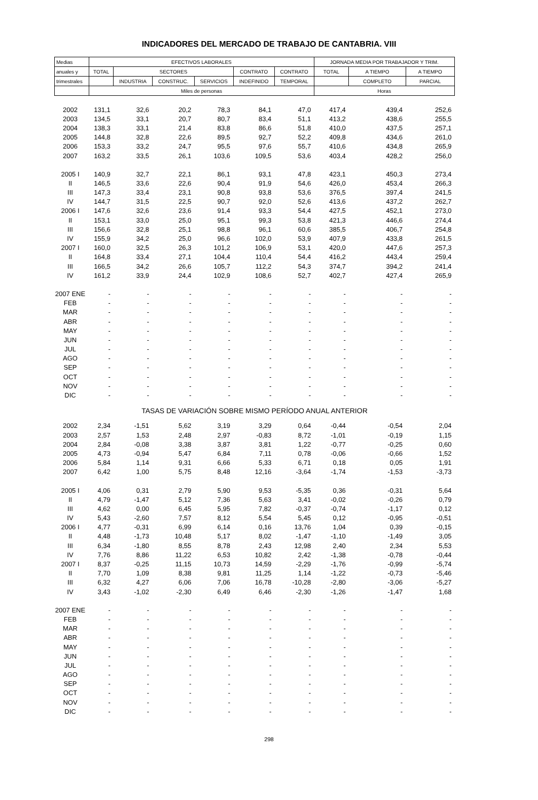INDICADORES DEL MERCADO DE TRABAJO DE CANTABRIA. VIII
| Medias | EFECTIVOS LABORALES | | | | | | JORNADA MEDIA POR TRABAJADOR Y TRIM. | | |
| --- | --- | --- | --- | --- | --- | --- | --- | --- | --- |
| anuales y | TOTAL | SECTORES | | | CONTRATO | CONTRATO | TOTAL | A TIEMPO | A TIEMPO |
| trimestrales | | INDUSTRIA | CONSTRUC. | SERVICIOS | INDEFINIDO | TEMPORAL | | COMPLETO | PARCIAL |
| | Miles de personas | | | | | | Horas | | |
| 2002 | 131,1 | 32,6 | 20,2 | 78,3 | 84,1 | 47,0 | 417,4 | 439,4 | 252,6 |
| 2003 | 134,5 | 33,1 | 20,7 | 80,7 | 83,4 | 51,1 | 413,2 | 438,6 | 255,5 |
| 2004 | 138,3 | 33,1 | 21,4 | 83,8 | 86,6 | 51,8 | 410,0 | 437,5 | 257,1 |
| 2005 | 144,8 | 32,8 | 22,6 | 89,5 | 92,7 | 52,2 | 409,8 | 434,6 | 261,0 |
| 2006 | 153,3 | 33,2 | 24,7 | 95,5 | 97,6 | 55,7 | 410,6 | 434,8 | 265,9 |
| 2007 | 163,2 | 33,5 | 26,1 | 103,6 | 109,5 | 53,6 | 403,4 | 428,2 | 256,0 |
| 2005 I | 140,9 | 32,7 | 22,1 | 86,1 | 93,1 | 47,8 | 423,1 | 450,3 | 273,4 |
| II | 146,5 | 33,6 | 22,6 | 90,4 | 91,9 | 54,6 | 426,0 | 453,4 | 266,3 |
| III | 147,3 | 33,4 | 23,1 | 90,8 | 93,8 | 53,6 | 376,5 | 397,4 | 241,5 |
| IV | 144,7 | 31,5 | 22,5 | 90,7 | 92,0 | 52,6 | 413,6 | 437,2 | 262,7 |
| 2006 I | 147,6 | 32,6 | 23,6 | 91,4 | 93,3 | 54,4 | 427,5 | 452,1 | 273,0 |
| II | 153,1 | 33,0 | 25,0 | 95,1 | 99,3 | 53,8 | 421,3 | 446,6 | 274,4 |
| III | 156,6 | 32,8 | 25,1 | 98,8 | 96,1 | 60,6 | 385,5 | 406,7 | 254,8 |
| IV | 155,9 | 34,2 | 25,0 | 96,6 | 102,0 | 53,9 | 407,9 | 433,8 | 261,5 |
| 2007 I | 160,0 | 32,5 | 26,3 | 101,2 | 106,9 | 53,1 | 420,0 | 447,6 | 257,3 |
| II | 164,8 | 33,4 | 27,1 | 104,4 | 110,4 | 54,4 | 416,2 | 443,4 | 259,4 |
| III | 166,5 | 34,2 | 26,6 | 105,7 | 112,2 | 54,3 | 374,7 | 394,2 | 241,4 |
| IV | 161,2 | 33,9 | 24,4 | 102,9 | 108,6 | 52,7 | 402,7 | 427,4 | 265,9 |
| 2007 ENE | - | - | - | - | - | - | - | - | - |
| FEB | - | - | - | - | - | - | - | - | - |
| MAR | - | - | - | - | - | - | - | - | - |
| ABR | - | - | - | - | - | - | - | - | - |
| MAY | - | - | - | - | - | - | - | - | - |
| JUN | - | - | - | - | - | - | - | - | - |
| JUL | - | - | - | - | - | - | - | - | - |
| AGO | - | - | - | - | - | - | - | - | - |
| SEP | - | - | - | - | - | - | - | - | - |
| OCT | - | - | - | - | - | - | - | - | - |
| NOV | - | - | - | - | - | - | - | - | - |
| DIC | - | - | - | - | - | - | - | - | - |
| TASAS DE VARIACIÓN SOBRE MISMO PERÍODO ANUAL ANTERIOR | | | | | | | | | |
| 2002 | 2,34 | -1,51 | 5,62 | 3,19 | 3,29 | 0,64 | -0,44 | -0,54 | 2,04 |
| 2003 | 2,57 | 1,53 | 2,48 | 2,97 | -0,83 | 8,72 | -1,01 | -0,19 | 1,15 |
| 2004 | 2,84 | -0,08 | 3,38 | 3,87 | 3,81 | 1,22 | -0,77 | -0,25 | 0,60 |
| 2005 | 4,73 | -0,94 | 5,47 | 6,84 | 7,11 | 0,78 | -0,06 | -0,66 | 1,52 |
| 2006 | 5,84 | 1,14 | 9,31 | 6,66 | 5,33 | 6,71 | 0,18 | 0,05 | 1,91 |
| 2007 | 6,42 | 1,00 | 5,75 | 8,48 | 12,16 | -3,64 | -1,74 | -1,53 | -3,73 |
| 2005 I | 4,06 | 0,31 | 2,79 | 5,90 | 9,53 | -5,35 | 0,36 | -0,31 | 5,64 |
| II | 4,79 | -1,47 | 5,12 | 7,36 | 5,63 | 3,41 | -0,02 | -0,26 | 0,79 |
| III | 4,62 | 0,00 | 6,45 | 5,95 | 7,82 | -0,37 | -0,74 | -1,17 | 0,12 |
| IV | 5,43 | -2,60 | 7,57 | 8,12 | 5,54 | 5,45 | 0,12 | -0,95 | -0,51 |
| 2006 I | 4,77 | -0,31 | 6,99 | 6,14 | 0,16 | 13,76 | 1,04 | 0,39 | -0,15 |
| II | 4,48 | -1,73 | 10,48 | 5,17 | 8,02 | -1,47 | -1,10 | -1,49 | 3,05 |
| III | 6,34 | -1,80 | 8,55 | 8,78 | 2,43 | 12,98 | 2,40 | 2,34 | 5,53 |
| IV | 7,76 | 8,86 | 11,22 | 6,53 | 10,82 | 2,42 | -1,38 | -0,78 | -0,44 |
| 2007 I | 8,37 | -0,25 | 11,15 | 10,73 | 14,59 | -2,29 | -1,76 | -0,99 | -5,74 |
| II | 7,70 | 1,09 | 8,38 | 9,81 | 11,25 | 1,14 | -1,22 | -0,73 | -5,46 |
| III | 6,32 | 4,27 | 6,06 | 7,06 | 16,78 | -10,28 | -2,80 | -3,06 | -5,27 |
| IV | 3,43 | -1,02 | -2,30 | 6,49 | 6,46 | -2,30 | -1,26 | -1,47 | 1,68 |
| 2007 ENE | - | - | - | - | - | - | - | - | - |
| FEB | - | - | - | - | - | - | - | - | - |
| MAR | - | - | - | - | - | - | - | - | - |
| ABR | - | - | - | - | - | - | - | - | - |
| MAY | - | - | - | - | - | - | - | - | - |
| JUN | - | - | - | - | - | - | - | - | - |
| JUL | - | - | - | - | - | - | - | - | - |
| AGO | - | - | - | - | - | - | - | - | - |
| SEP | - | - | - | - | - | - | - | - | - |
| OCT | - | - | - | - | - | - | - | - | - |
| NOV | - | - | - | - | - | - | - | - | - |
| DIC | - | - | - | - | - | - | - | - | - |
298